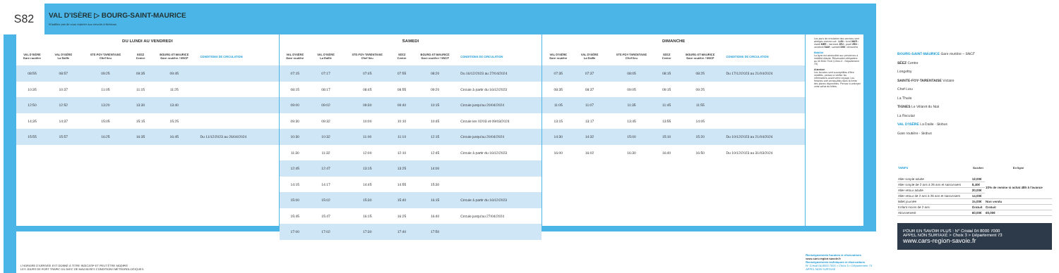S82
VAL D'ISÈRE ▷ BOURG-SAINT-MAURICE
N'oubliez pas de vous reporter aux renvois ci-dessous
DU LUNDI AU VENDREDI
| VAL D'ISÈRE Gare routière | VAL D'ISÈRE La Daille | STE-FOY-TARENTAISE Chef lieu | SEEZ Centre | BOURG-ST-MAURICE Gare routière / SNCF | CONDITIONS DE CIRCULATION |
| --- | --- | --- | --- | --- | --- |
| 08:55 | 08:57 | 09:25 | 09:35 | 09:45 | |
| 10:35 | 10:37 | 11:05 | 11:15 | 11:25 | |
| 12:50 | 12:52 | 13:20 | 13:30 | 13:40 | |
| 14:35 | 14:37 | 15:05 | 15:15 | 15:25 | |
| 15:55 | 15:57 | 16:25 | 16:35 | 16:45 | Du 11/12/2023 au 26/04/2024 |
SAMEDI
| VAL D'ISÈRE Gare routière | VAL D'ISÈRE La Daille | STE-FOY-TARENTAISE Chef lieu | SEEZ Centre | BOURG-ST-MAURICE Gare routière / SNCF | CONDITIONS DE CIRCULATION |
| --- | --- | --- | --- | --- | --- |
| 07:15 | 07:17 | 07:45 | 07:55 | 08:20 | Du 16/12/2023 au 27/04/2024 |
| 08:15 | 08:17 | 08:45 | 08:55 | 09:20 | Circule à partir du 16/12/2023 |
| 09:00 | 09:02 | 09:30 | 09:40 | 10:15 | Circule jusqu'au 20/04/2024 |
| 09:30 | 09:32 | 10:00 | 10:10 | 10:45 | Circule les 02/03 et 09/03/2024 |
| 10:30 | 10:32 | 11:00 | 11:10 | 12:15 | Circule jusqu'au 20/04/2024 |
| 11:30 | 11:32 | 12:00 | 12:10 | 12:45 | Circule à partir du 16/12/2023 |
| 12:45 | 12:47 | 13:15 | 13:25 | 14:00 | |
| 14:15 | 14:17 | 14:45 | 14:55 | 15:30 | |
| 15:00 | 15:02 | 15:30 | 15:40 | 16:15 | Circule à partir du 16/12/2023 |
| 15:45 | 15:47 | 16:15 | 16:25 | 16:40 | Circule jusqu'au 27/04/2024 |
| 17:00 | 17:02 | 17:30 | 17:40 | 17:50 | |
DIMANCHE
| VAL D'ISÈRE Gare routière | VAL D'ISÈRE La Daille | STE-FOY-TARENTAISE Chef lieu | SEEZ Centre | BOURG-ST-MAURICE Gare routière / SNCF | CONDITIONS DE CIRCULATION |
| --- | --- | --- | --- | --- | --- |
| 07:35 | 07:37 | 08:05 | 08:15 | 08:25 | Du 17/12/2023 au 21/04/2024 |
| 08:35 | 08:37 | 09:05 | 09:15 | 09:25 | |
| 11:05 | 11:07 | 11:35 | 11:45 | 11:55 | |
| 13:15 | 13:17 | 13:45 | 13:55 | 14:05 | |
| 14:30 | 14:32 | 15:00 | 15:10 | 15:20 | Du 10/12/2023 au 21/04/2024 |
| 16:00 | 16:02 | 16:30 | 16:40 | 16:50 | Du 10/12/2023 au 31/03/2024 |
Les jours de circulation des services sont abrégés comme suit : LUN : lundi MAR : mardi MER : mercredi JEU : jeudi VEN : vendredi SAM : samedi DIM : dimanche
Mobilité
La ligne est accessible aux personnes à mobilité réduite. Réservation obligatoire au 04 8000 7000 (Choix 3 - Département 73)
Attention
Les horaires sont susceptibles d'être modifiés, pensez à vérifier les informations avant votre voyage. Les horaires sont accessibles dans la limite des places disponibles. Pensez à anticiper votre achat de billets.
L'HORAIRE D'ARRIVÉE EST DONNÉ À TITRE INDICATIF ET PEUT ÊTRE MODIFIÉ
LES JOURS DE FORT TRAFIC OU AVEC DE MAUVAISES CONDITIONS MÉTÉOROLOGIQUES.
Renseignements horaires et réservations
www.cars-region-savoie.fr
Renseignements techniques et réservations
N° Cristal 04 8000 7000 > Choix 3 > Département 73
APPEL NON SURTAXÉ
BOURG-SAINT-MAURICE Gare routière – SNCF
SÉEZ Centre
Longefoy
SAINTE-FOY-TARENTAISE Viclaire
Chef-Lieu
La Thuile
TIGNES Le Villaret du Nial
La Reculaz
VAL D'ISÈRE La Daille - Skibus
Gare routière - Skibus
| TARIFS | Guichet | En ligne |
| --- | --- | --- |
| Aller simple adulte | 12,00€ | 10% de remise si achat 48h à l'avance |
| Aller simple de 2 ans à 26 ans et saisonniers | 8,40€ | |
| Aller-retour adulte | 20,00€ | |
| Aller-retour de 2 ans à 26 ans et saisonniers | 14,00€ | |
| Billet journée | 15,00€ | Non vendu |
| Enfant moins de 2 ans | Gratuit | Gratuit |
| Abonnement | 60,00€ | 60,00€ |
POUR EN SAVOIR PLUS : N° Cristal 04 8000 7000
APPEL NON SURTAXÉ > Choix 3 > Département 73
www.cars-region-savoie.fr